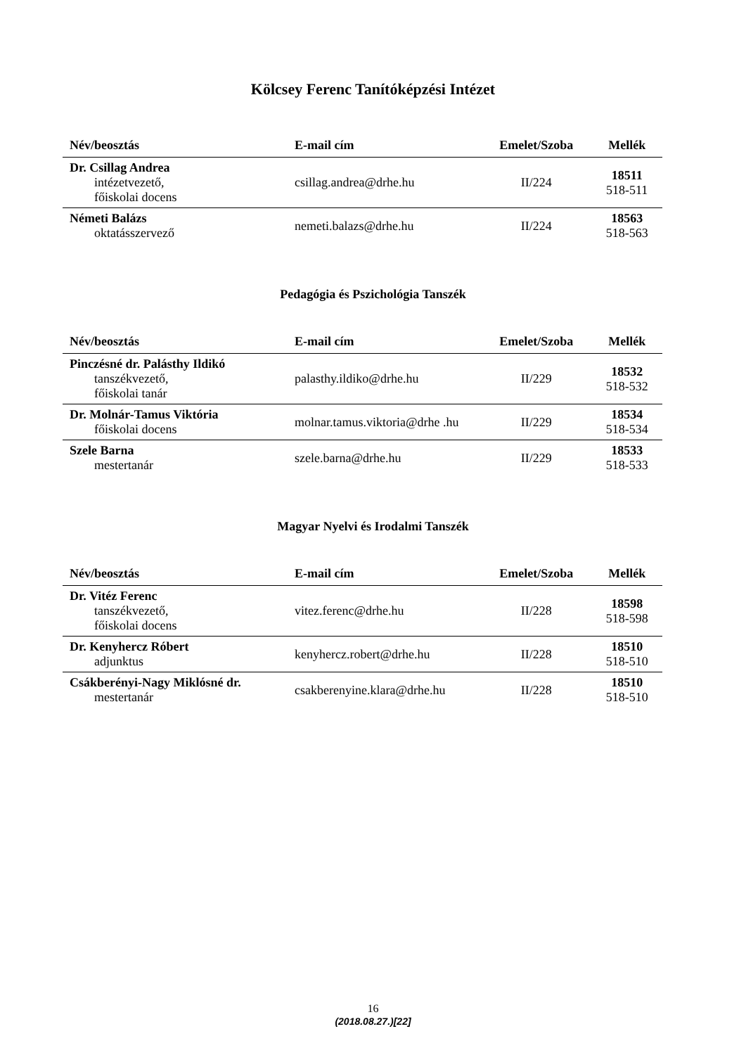Kölcsey Ferenc Tanítóképzési Intézet
| Név/beosztás | E-mail cím | Emelet/Szoba | Mellék |
| --- | --- | --- | --- |
| Dr. Csillag Andrea intézetvezető, főiskolai docens | csillag.andrea@drhe.hu | II/224 | 18511 518-511 |
| Németi Balázs oktatásszervező | nemeti.balazs@drhe.hu | II/224 | 18563 518-563 |
Pedagógia és Pszichológia Tanszék
| Név/beosztás | E-mail cím | Emelet/Szoba | Mellék |
| --- | --- | --- | --- |
| Pinczésné dr. Palásthy Ildikó tanszékvezető, főiskolai tanár | palasthy.ildiko@drhe.hu | II/229 | 18532 518-532 |
| Dr. Molnár-Tamus Viktória főiskolai docens | molnar.tamus.viktoria@drhe .hu | II/229 | 18534 518-534 |
| Szele Barna mestertanár | szele.barna@drhe.hu | II/229 | 18533 518-533 |
Magyar Nyelvi és Irodalmi Tanszék
| Név/beosztás | E-mail cím | Emelet/Szoba | Mellék |
| --- | --- | --- | --- |
| Dr. Vitéz Ferenc tanszékvezető, főiskolai docens | vitez.ferenc@drhe.hu | II/228 | 18598 518-598 |
| Dr. Kenyhercz Róbert adjunktus | kenyhercz.robert@drhe.hu | II/228 | 18510 518-510 |
| Csákberényi-Nagy Miklósné dr. mestertanár | csakberenyine.klara@drhe.hu | II/228 | 18510 518-510 |
16
(2018.08.27.)[22]